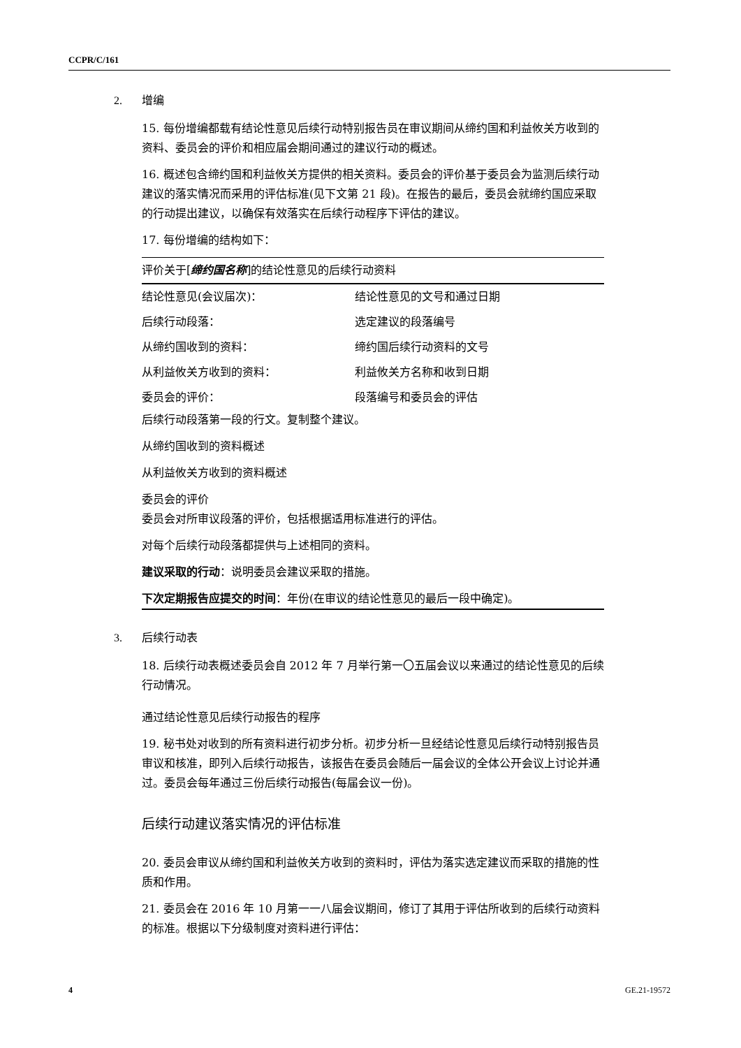CCPR/C/161
2. 增编
15. 每份增编都载有结论性意见后续行动特别报告员在审议期间从缔约国和利益攸关方收到的资料、委员会的评价和相应届会期间通过的建议行动的概述。
16. 概述包含缔约国和利益攸关方提供的相关资料。委员会的评价基于委员会为监测后续行动建议的落实情况而采用的评估标准(见下文第 21 段)。在报告的最后，委员会就缔约国应采取的行动提出建议，以确保有效落实在后续行动程序下评估的建议。
17. 每份增编的结构如下：
评价关于[缔约国名称]的结论性意见的后续行动资料
| 结论性意见(会议届次)： | 结论性意见的文号和通过日期 |
| 后续行动段落： | 选定建议的段落编号 |
| 从缔约国收到的资料： | 缔约国后续行动资料的文号 |
| 从利益攸关方收到的资料： | 利益攸关方名称和收到日期 |
| 委员会的评价： | 段落编号和委员会的评估 |
后续行动段落第一段的行文。复制整个建议。
从缔约国收到的资料概述
从利益攸关方收到的资料概述
委员会的评价
委员会对所审议段落的评价，包括根据适用标准进行的评估。
对每个后续行动段落都提供与上述相同的资料。
建议采取的行动：说明委员会建议采取的措施。
下次定期报告应提交的时间：年份(在审议的结论性意见的最后一段中确定)。
3. 后续行动表
18. 后续行动表概述委员会自 2012 年 7 月举行第一〇五届会议以来通过的结论性意见的后续行动情况。
通过结论性意见后续行动报告的程序
19. 秘书处对收到的所有资料进行初步分析。初步分析一旦经结论性意见后续行动特别报告员审议和核准，即列入后续行动报告，该报告在委员会随后一届会议的全体公开会议上讨论并通过。委员会每年通过三份后续行动报告(每届会议一份)。
后续行动建议落实情况的评估标准
20. 委员会审议从缔约国和利益攸关方收到的资料时，评估为落实选定建议而采取的措施的性质和作用。
21. 委员会在 2016 年 10 月第一一八届会议期间，修订了其用于评估所收到的后续行动资料的标准。根据以下分级制度对资料进行评估：
4 GE.21-19572